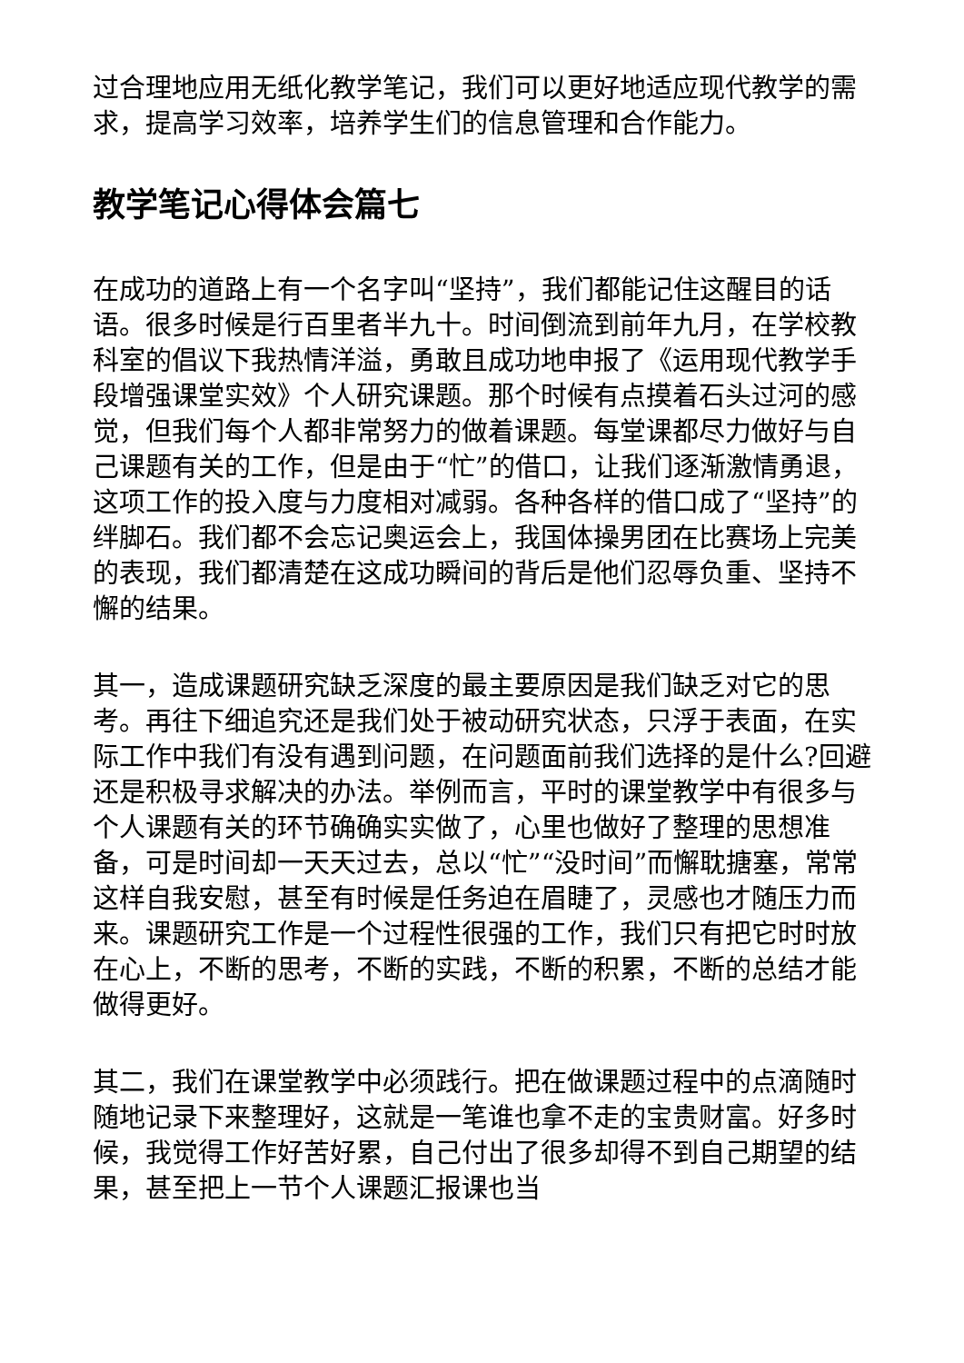过合理地应用无纸化教学笔记，我们可以更好地适应现代教学的需求，提高学习效率，培养学生们的信息管理和合作能力。
教学笔记心得体会篇七
在成功的道路上有一个名字叫“坚持”，我们都能记住这醒目的话语。很多时候是行百里者半九十。时间倒流到前年九月，在学校教科室的倡议下我热情洋溢，勇敢且成功地申报了《运用现代教学手段增强课堂实效》个人研究课题。那个时候有点摸着石头过河的感觉，但我们每个人都非常努力的做着课题。每堂课都尽力做好与自己课题有关的工作，但是由于“忙”的借口，让我们逐渐激情勇退，这项工作的投入度与力度相对减弱。各种各样的借口成了“坚持”的绊脚石。我们都不会忘记奥运会上，我国体操男团在比赛场上完美的表现，我们都清楚在这成功瞬间的背后是他们忍辱负重、坚持不懈的结果。
其一，造成课题研究缺乏深度的最主要原因是我们缺乏对它的思考。再往下细追究还是我们处于被动研究状态，只浮于表面，在实际工作中我们有没有遇到问题，在问题面前我们选择的是什么?回避还是积极寻求解决的办法。举例而言，平时的课堂教学中有很多与个人课题有关的环节确确实实做了，心里也做好了整理的思想准备，可是时间却一天天过去，总以“忙”“没时间”而懈耽搪塞，常常这样自我安慰，甚至有时候是任务迫在眉睫了，灵感也才随压力而来。课题研究工作是一个过程性很强的工作，我们只有把它时时放在心上，不断的思考，不断的实践，不断的积累，不断的总结才能做得更好。
其二，我们在课堂教学中必须践行。把在做课题过程中的点滴随时随地记录下来整理好，这就是一笔谁也拿不走的宝贵财富。好多时候，我觉得工作好苦好累，自己付出了很多却得不到自己期望的结果，甚至把上一节个人课题汇报课也当